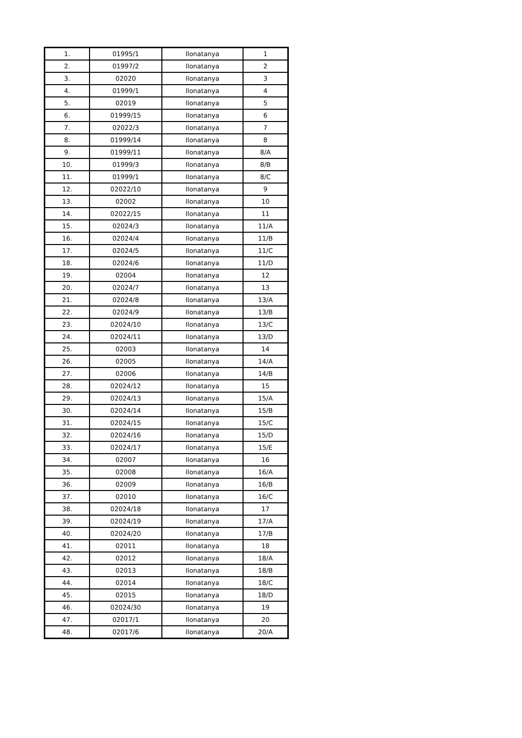| 1. | 01995/1 | Ilonatanya | 1 |
| 2. | 01997/2 | Ilonatanya | 2 |
| 3. | 02020 | Ilonatanya | 3 |
| 4. | 01999/1 | Ilonatanya | 4 |
| 5. | 02019 | Ilonatanya | 5 |
| 6. | 01999/15 | Ilonatanya | 6 |
| 7. | 02022/3 | Ilonatanya | 7 |
| 8. | 01999/14 | Ilonatanya | 8 |
| 9. | 01999/11 | Ilonatanya | 8/A |
| 10. | 01999/3 | Ilonatanya | 8/B |
| 11. | 01999/1 | Ilonatanya | 8/C |
| 12. | 02022/10 | Ilonatanya | 9 |
| 13. | 02002 | Ilonatanya | 10 |
| 14. | 02022/15 | Ilonatanya | 11 |
| 15. | 02024/3 | Ilonatanya | 11/A |
| 16. | 02024/4 | Ilonatanya | 11/B |
| 17. | 02024/5 | Ilonatanya | 11/C |
| 18. | 02024/6 | Ilonatanya | 11/D |
| 19. | 02004 | Ilonatanya | 12 |
| 20. | 02024/7 | Ilonatanya | 13 |
| 21. | 02024/8 | Ilonatanya | 13/A |
| 22. | 02024/9 | Ilonatanya | 13/B |
| 23. | 02024/10 | Ilonatanya | 13/C |
| 24. | 02024/11 | Ilonatanya | 13/D |
| 25. | 02003 | Ilonatanya | 14 |
| 26. | 02005 | Ilonatanya | 14/A |
| 27. | 02006 | Ilonatanya | 14/B |
| 28. | 02024/12 | Ilonatanya | 15 |
| 29. | 02024/13 | Ilonatanya | 15/A |
| 30. | 02024/14 | Ilonatanya | 15/B |
| 31. | 02024/15 | Ilonatanya | 15/C |
| 32. | 02024/16 | Ilonatanya | 15/D |
| 33. | 02024/17 | Ilonatanya | 15/E |
| 34. | 02007 | Ilonatanya | 16 |
| 35. | 02008 | Ilonatanya | 16/A |
| 36. | 02009 | Ilonatanya | 16/B |
| 37. | 02010 | Ilonatanya | 16/C |
| 38. | 02024/18 | Ilonatanya | 17 |
| 39. | 02024/19 | Ilonatanya | 17/A |
| 40. | 02024/20 | Ilonatanya | 17/B |
| 41. | 02011 | Ilonatanya | 18 |
| 42. | 02012 | Ilonatanya | 18/A |
| 43. | 02013 | Ilonatanya | 18/B |
| 44. | 02014 | Ilonatanya | 18/C |
| 45. | 02015 | Ilonatanya | 18/D |
| 46. | 02024/30 | Ilonatanya | 19 |
| 47. | 02017/1 | Ilonatanya | 20 |
| 48. | 02017/6 | Ilonatanya | 20/A |